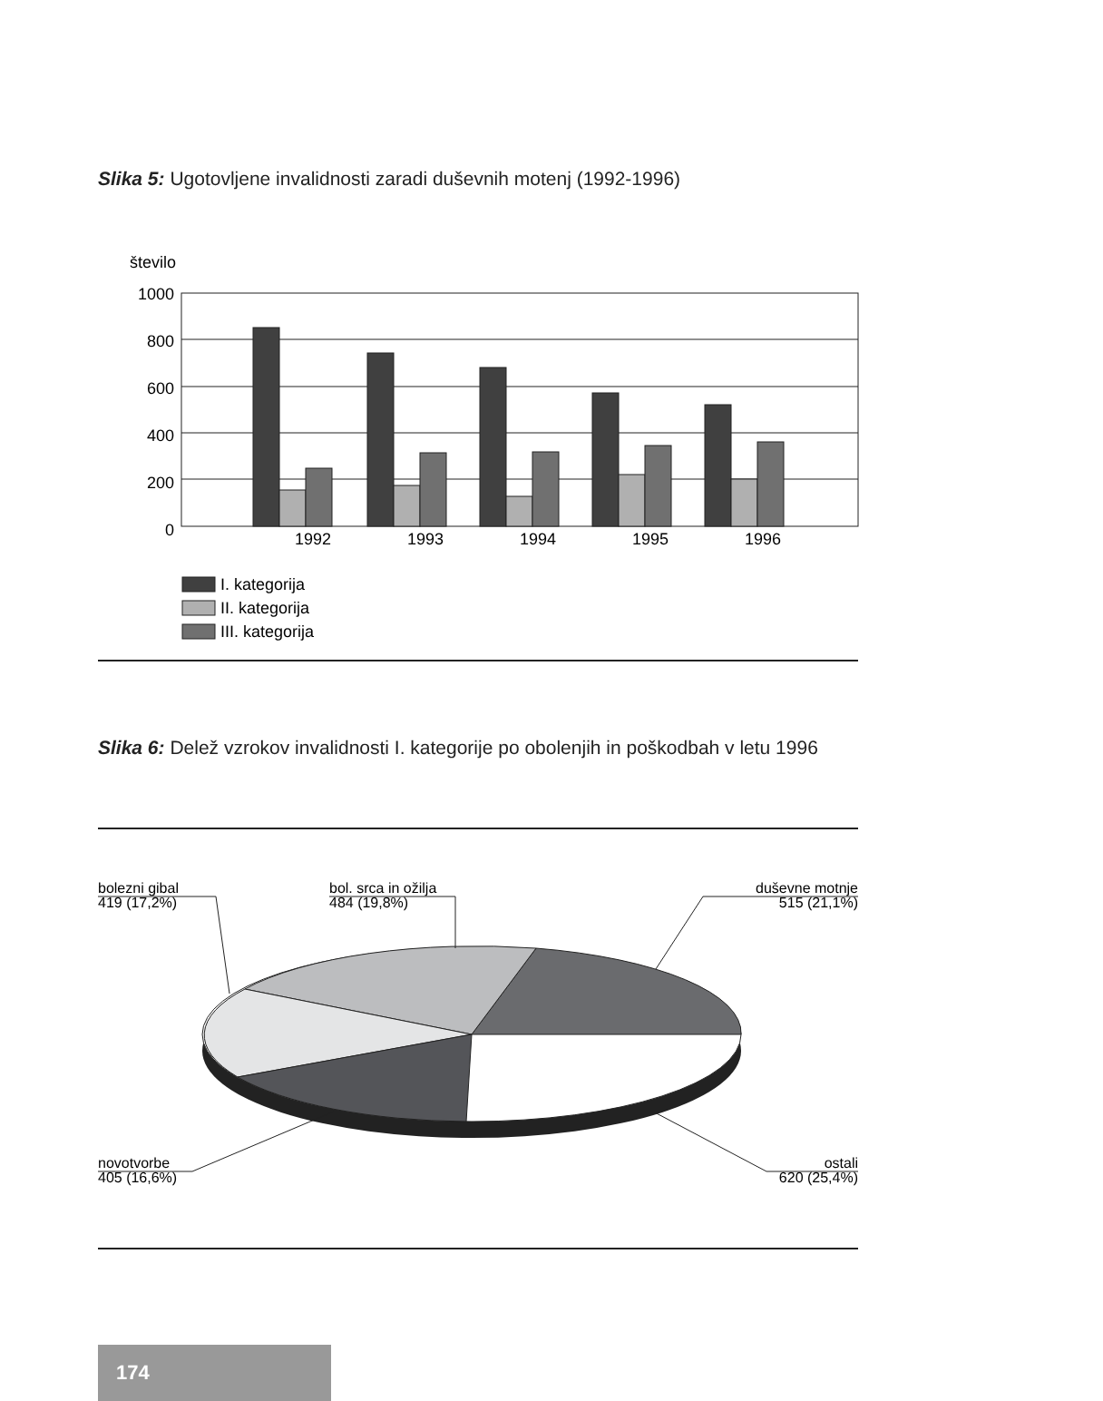Slika 5: Ugotovljene invalidnosti zaradi duševnih motenj (1992-1996)
Slika 6: Delež vzrokov invalidnosti I. kategorije po obolenjih in poškodbah v letu 1996
število
1000
800
600
400
200
0
1992
1993
1994
1995
1996
I. kategorija
II. kategorija
III. kategorija
bolezni gibal
419 (17,2%)
bol. srca in ožilja
484 (19,8%)
duševne motnje
515 (21,1%)
novotvorbe
405 (16,6%)
ostali
620 (25,4%)
174